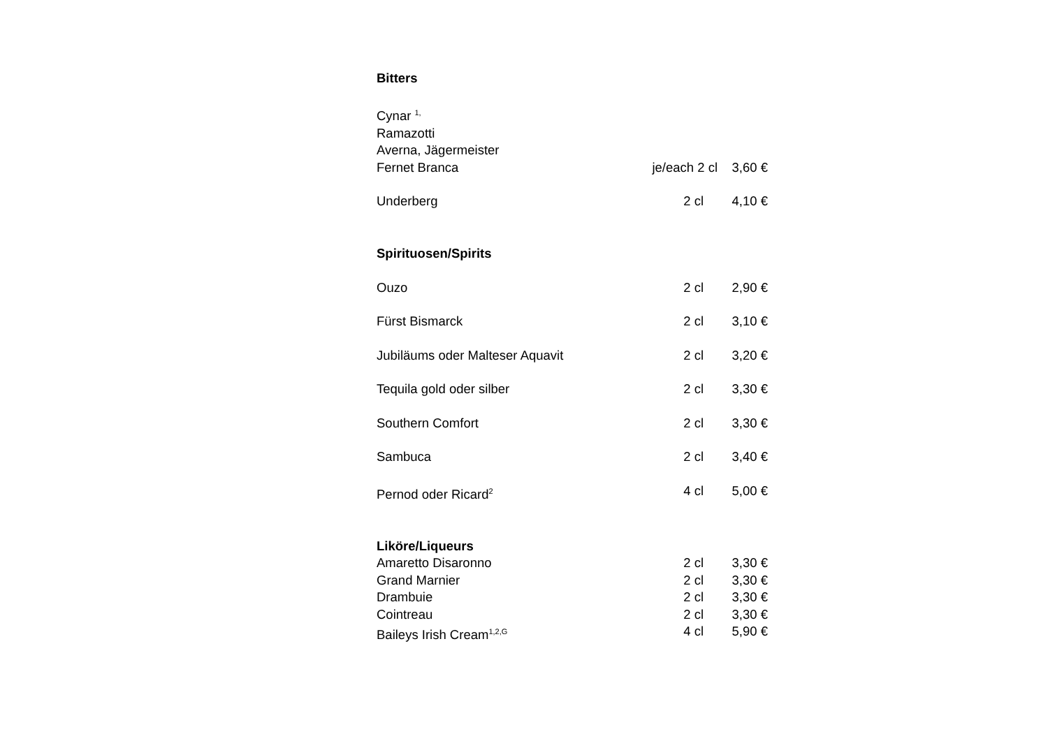Bitters
| Cynar <sup>1,</sup> | | |
| Ramazotti | | |
| Averna, Jägermeister | | |
| Fernet Branca | je/each 2 cl | 3,60 € |
| Underberg | 2 cl | 4,10 € |
Spirituosen/Spirits
| Ouzo | 2 cl | 2,90 € |
| Fürst Bismarck | 2 cl | 3,10 € |
| Jubiläums oder Malteser Aquavit | 2 cl | 3,20 € |
| Tequila gold oder silber | 2 cl | 3,30 € |
| Southern Comfort | 2 cl | 3,30 € |
| Sambuca | 2 cl | 3,40 € |
| Pernod oder Ricard<sup>2</sup> | 4 cl | 5,00 € |
Liköre/Liqueurs
| Amaretto Disaronno | 2 cl | 3,30 € |
| Grand Marnier | 2 cl | 3,30 € |
| Drambuie | 2 cl | 3,30 € |
| Cointreau | 2 cl | 3,30 € |
| Baileys Irish Cream<sup>1,2,G</sup> | 4 cl | 5,90 € |